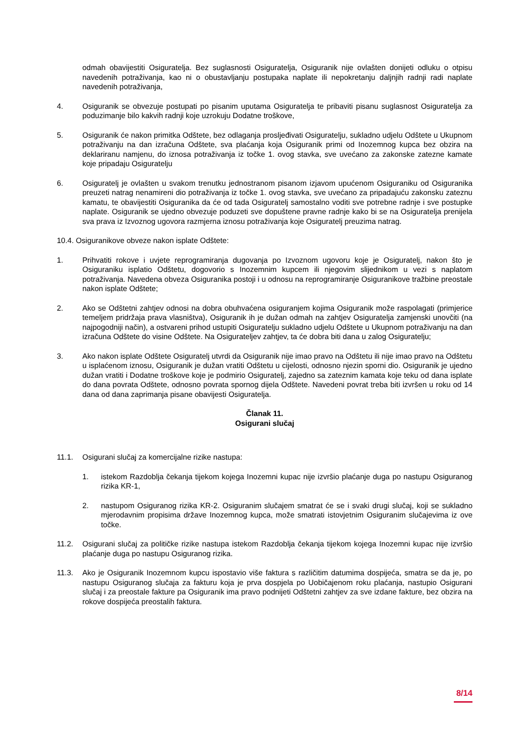odmah obavijestiti Osiguratelja. Bez suglasnosti Osiguratelja, Osiguranik nije ovlašten donijeti odluku o otpisu navedenih potraživanja, kao ni o obustavljanju postupaka naplate ili nepokretanju daljnjih radnji radi naplate navedenih potraživanja,
4. Osiguranik se obvezuje postupati po pisanim uputama Osiguratelja te pribaviti pisanu suglasnost Osiguratelja za poduzimanje bilo kakvih radnji koje uzrokuju Dodatne troškove,
5. Osiguranik će nakon primitka Odštete, bez odlaganja prosljeđivati Osiguratelju, sukladno udjelu Odštete u Ukupnom potraživanju na dan izračuna Odštete, sva plaćanja koja Osiguranik primi od Inozemnog kupca bez obzira na deklariranu namjenu, do iznosa potraživanja iz točke 1. ovog stavka, sve uvećano za zakonske zatezne kamate koje pripadaju Osiguratelju
6. Osiguratelj je ovlašten u svakom trenutku jednostranom pisanom izjavom upućenom Osiguraniku od Osiguranika preuzeti natrag nenamireni dio potraživanja iz točke 1. ovog stavka, sve uvećano za pripadajuću zakonsku zateznu kamatu, te obavijestiti Osiguranika da će od tada Osiguratelj samostalno voditi sve potrebne radnje i sve postupke naplate. Osiguranik se ujedno obvezuje poduzeti sve dopuštene pravne radnje kako bi se na Osiguratelja prenijela sva prava iz Izvoznog ugovora razmjerna iznosu potraživanja koje Osiguratelj preuzima natrag.
10.4. Osiguranikove obveze nakon isplate Odštete:
1. Prihvatiti rokove i uvjete reprogramiranja dugovanja po Izvoznom ugovoru koje je Osiguratelj, nakon što je Osiguraniku isplatio Odštetu, dogovorio s Inozemnim kupcem ili njegovim slijednikom u vezi s naplatom potraživanja. Navedena obveza Osiguranika postoji i u odnosu na reprogramiranje Osiguranikove tražbine preostale nakon isplate Odštete;
2. Ako se Odštetni zahtjev odnosi na dobra obuhvaćena osiguranjem kojima Osiguranik može raspolagati (primjerice temeljem pridržaja prava vlasništva), Osiguranik ih je dužan odmah na zahtjev Osiguratelja zamjenski unovčiti (na najpogodniji način), a ostvareni prihod ustupiti Osiguratelju sukladno udjelu Odštete u Ukupnom potraživanju na dan izračuna Odštete do visine Odštete. Na Osigurateljev zahtjev, ta će dobra biti dana u zalog Osiguratelju;
3. Ako nakon isplate Odštete Osiguratelj utvrdi da Osiguranik nije imao pravo na Odštetu ili nije imao pravo na Odštetu u isplaćenom iznosu, Osiguranik je dužan vratiti Odštetu u cijelosti, odnosno njezin sporni dio. Osiguranik je ujedno dužan vratiti i Dodatne troškove koje je podmirio Osiguratelj, zajedno sa zateznim kamata koje teku od dana isplate do dana povrata Odštete, odnosno povrata spornog dijela Odštete. Navedeni povrat treba biti izvršen u roku od 14 dana od dana zaprimanja pisane obavijesti Osiguratelja.
Članak 11.
Osigurani slučaj
11.1. Osigurani slučaj za komercijalne rizike nastupa:
1. istekom Razdoblja čekanja tijekom kojega Inozemni kupac nije izvršio plaćanje duga po nastupu Osiguranog rizika KR-1,
2. nastupom Osiguranog rizika KR-2. Osiguranim slučajem smatrat će se i svaki drugi slučaj, koji se sukladno mjerodavnim propisima države Inozemnog kupca, može smatrati istovjetnim Osiguranim slučajevima iz ove točke.
11.2. Osigurani slučaj za političke rizike nastupa istekom Razdoblja čekanja tijekom kojega Inozemni kupac nije izvršio plaćanje duga po nastupu Osiguranog rizika.
11.3. Ako je Osiguranik Inozemnom kupcu ispostavio više faktura s različitim datumima dospijeća, smatra se da je, po nastupu Osiguranog slučaja za fakturu koja je prva dospjela po Uobičajenom roku plaćanja, nastupio Osigurani slučaj i za preostale fakture pa Osiguranik ima pravo podnijeti Odštetni zahtjev za sve izdane fakture, bez obzira na rokove dospijeća preostalih faktura.
8/14